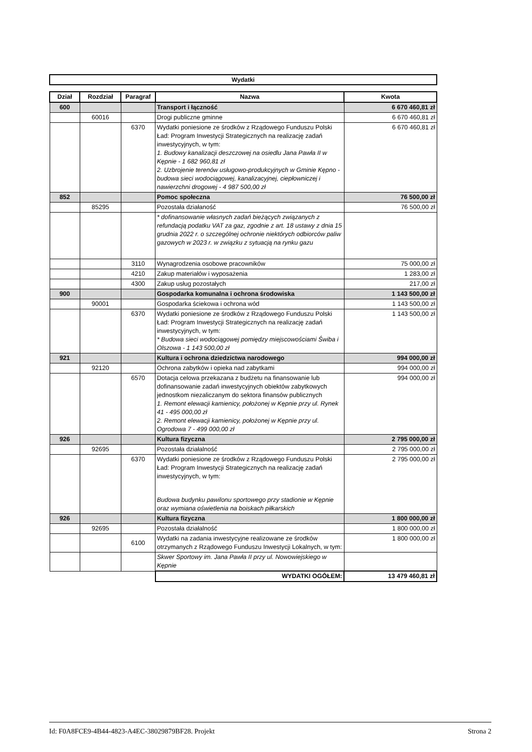Wydatki
| Dział | Rozdział | Paragraf | Nazwa | Kwota |
| --- | --- | --- | --- | --- |
| 600 | | | Transport i łączność | 6 670 460,81 zł |
| | 60016 | | Drogi publiczne gminne | 6 670 460,81 zł |
| | | 6370 | Wydatki poniesione ze środków z Rządowego Funduszu Polski Ład: Program Inwestycji Strategicznych na realizację zadań inwestycyjnych, w tym: 1. Budowy kanalizacji deszczowej na osiedlu Jana Pawła II w Kępnie - 1 682 960,81 zł 2. Uzbrojenie terenów usługowo-produkcyjnych w Gminie Kępno - budowa sieci wodociągowej, kanalizacyjnej, ciepłowniczej i nawierzchni drogowej - 4 987 500,00 zł | 6 670 460,81 zł |
| 852 | | | Pomoc społeczna | 76 500,00 zł |
| | 85295 | | Pozostała działaność | 76 500,00 zł |
| | | | * dofinansowanie własnych zadań bieżących związanych z refundacją podatku VAT za gaz, zgodnie z art. 18 ustawy z dnia 15 grudnia 2022 r. o szczególnej ochronie niektórych odbiorców paliw gazowych w 2023 r. w związku z sytuacją na rynku gazu | |
| | | 3110 | Wynagrodzenia osobowe pracowników | 75 000,00 zł |
| | | 4210 | Zakup materiałów i wyposażenia | 1 283,00 zł |
| | | 4300 | Zakup usług pozostałych | 217,00 zł |
| 900 | | | Gospodarka komunalna i ochrona środowiska | 1 143 500,00 zł |
| | 90001 | | Gospodarka ściekowa i ochrona wód | 1 143 500,00 zł |
| | | 6370 | Wydatki poniesione ze środków z Rządowego Funduszu Polski Ład: Program Inwestycji Strategicznych na realizację zadań inwestycyjnych, w tym: * Budowa sieci wodociągowej pomiędzy miejscowościami Świba i Olszowa - 1 143 500,00 zł | 1 143 500,00 zł |
| 921 | | | Kultura i ochrona dziedzictwa narodowego | 994 000,00 zł |
| | 92120 | | Ochrona zabytków i opieka nad zabytkami | 994 000,00 zł |
| | | 6570 | Dotacja celowa przekazana z budżetu na finansowanie lub dofinansowanie zadań inwestycyjnych obiektów zabytkowych jednostkom niezaliczanym do sektora finansów publicznych 1. Remont elewacji kamienicy, położonej w Kępnie przy ul. Rynek 41 - 495 000,00 zł 2. Remont elewacji kamienicy, położonej w Kępnie przy ul. Ogrodowa 7 - 499 000,00 zł | 994 000,00 zł |
| 926 | | | Kultura fizyczna | 2 795 000,00 zł |
| | 92695 | | Pozostała działalność | 2 795 000,00 zł |
| | | 6370 | Wydatki poniesione ze środków z Rządowego Funduszu Polski Ład: Program Inwestycji Strategicznych na realizację zadań inwestycyjnych, w tym: Budowa budynku pawilonu sportowego przy stadionie w Kępnie oraz wymiana oświetlenia na boiskach piłkarskich | 2 795 000,00 zł |
| 926 | | | Kultura fizyczna | 1 800 000,00 zł |
| | 92695 | | Pozostała działalność | 1 800 000,00 zł |
| | | 6100 | Wydatki na zadania inwestycyjne realizowane ze środków otrzymanych z Rządowego Funduszu Inwestycji Lokalnych, w tym: | 1 800 000,00 zł |
| | | | Skwer Sportowy im. Jana Pawła II przy ul. Nowowiejskiego w Kępnie | |
| | | | WYDATKI OGÓŁEM: | 13 479 460,81 zł |
Id: F0A8FCE9-4B44-4823-A4EC-38029879BF28. Projekt Strona 2